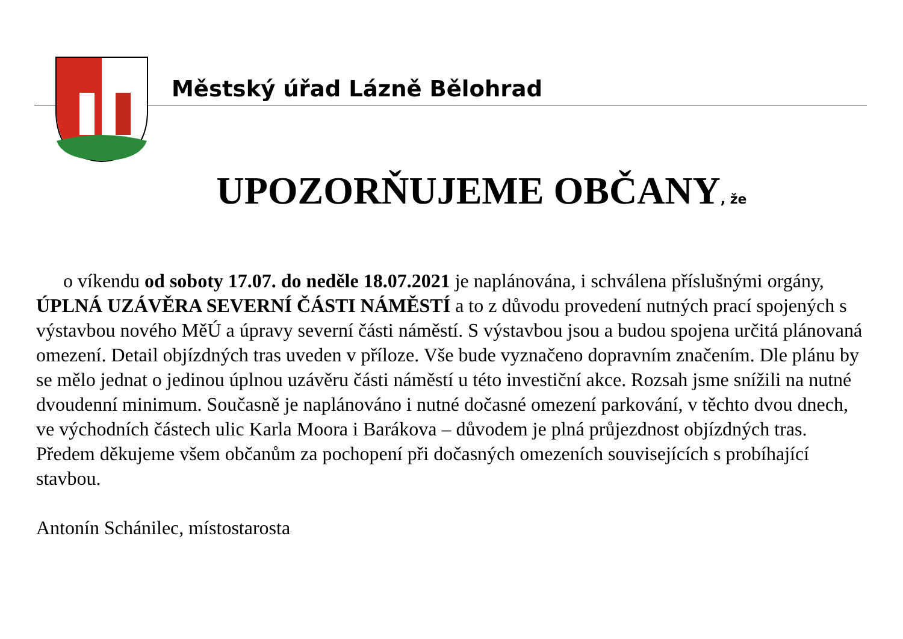Městský úřad Lázně Bělohrad
UPOZORŇUJEME OBČANY, že
o víkendu od soboty 17.07. do neděle 18.07.2021 je naplánována, i schválena příslušnými orgány, ÚPLNÁ UZÁVĚRA SEVERNÍ ČÁSTI NÁMĚSTÍ a to z důvodu provedení nutných prací spojených s výstavbou nového MěÚ a úpravy severní části náměstí. S výstavbou jsou a budou spojena určitá plánovaná omezení. Detail objízdných tras uveden v příloze. Vše bude vyznačeno dopravním značením. Dle plánu by se mělo jednat o jedinou úplnou uzávěru části náměstí u této investiční akce. Rozsah jsme snížili na nutné dvoudenní minimum. Současně je naplánováno i nutné dočasné omezení parkování, v těchto dvou dnech, ve východních částech ulic Karla Moora i Barákova – důvodem je plná průjezdnost objízdných tras. Předem děkujeme všem občanům za pochopení při dočasných omezeních souvisejících s probíhající stavbou.
Antonín Schánilec, místostarosta